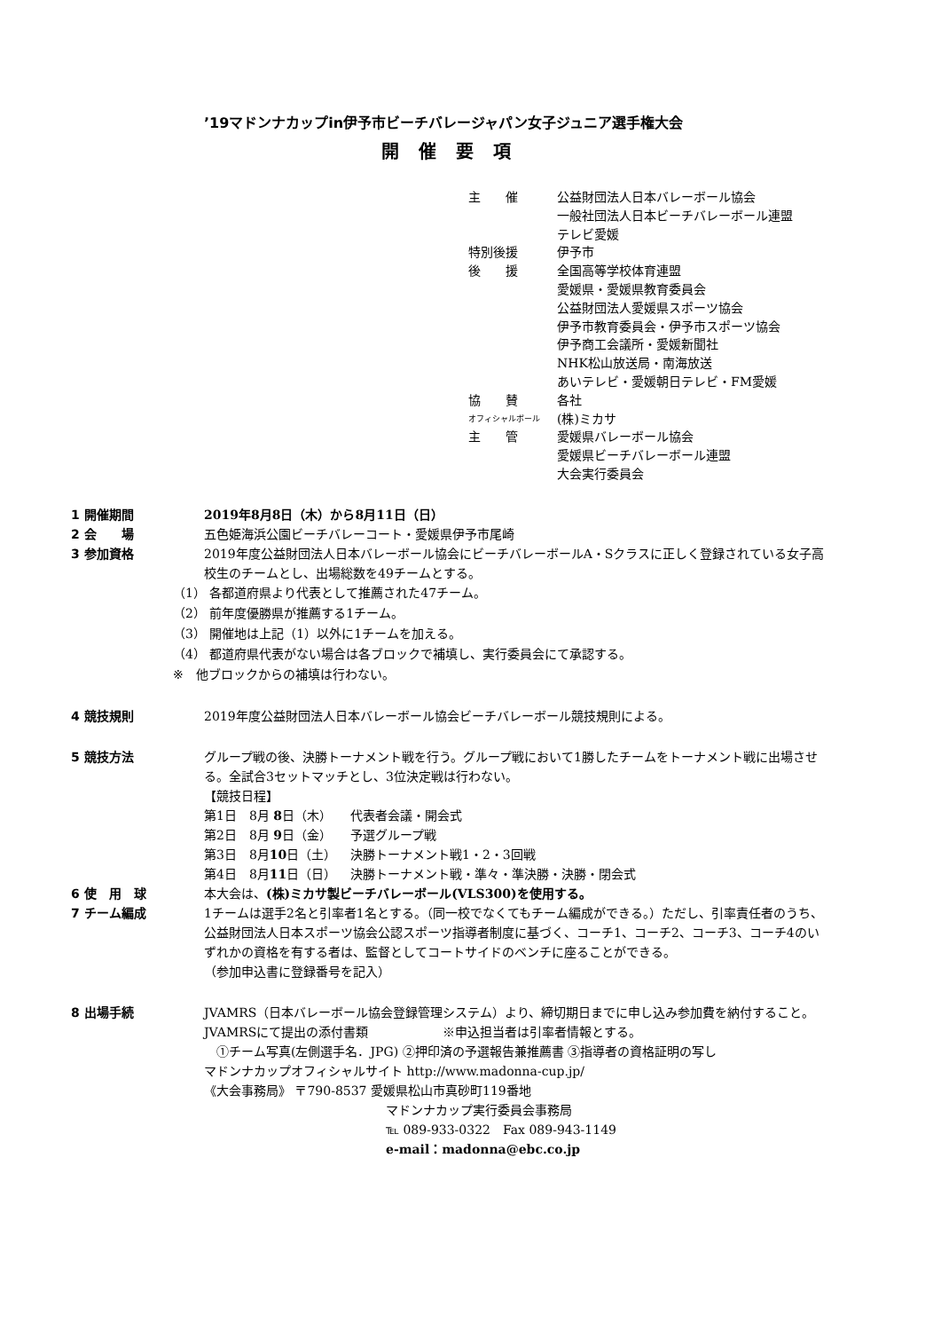’19マドンナカップin伊予市ビーチバレージャパン女子ジュニア選手権大会
開催要項
主　　催 公益財団法人日本バレーボール協会
一般社団法人日本ビーチバレーボール連盟
テレビ愛媛
特別後援 伊予市
後　　援 全国高等学校体育連盟
愛媛県・愛媛県教育委員会
公益財団法人愛媛県スポーツ協会
伊予市教育委員会・伊予市スポーツ協会
伊予商工会議所・愛媛新聞社
NHK松山放送局・南海放送
あいテレビ・愛媛朝日テレビ・FM愛媛
協　　賛 各社
オフィシャルボール (株)ミカサ
主　　管 愛媛県バレーボール協会
愛媛県ビーチバレーボール連盟
大会実行委員会
1 開催期間 2019年8月8日（木）から8月11日（日）
2 会　　場 五色姫海浜公園ビーチバレーコート・愛媛県伊予市尾崎
3 参加資格 2019年度公益財団法人日本バレーボール協会にビーチバレーボールA・Sクラスに正しく登録されている女子高校生のチームとし、出場総数を49チームとする。
（1） 各都道府県より代表として推薦された47チーム。
（2） 前年度優勝県が推薦する1チーム。
（3） 開催地は上記（1）以外に1チームを加える。
（4） 都道府県代表がない場合は各ブロックで補填し、実行委員会にて承認する。
※　他ブロックからの補填は行わない。
4 競技規則 2019年度公益財団法人日本バレーボール協会ビーチバレーボール競技規則による。
5 競技方法 グループ戦の後、決勝トーナメント戦を行う。グループ戦において1勝したチームをトーナメント戦に出場させる。全試合3セットマッチとし、3位決定戦は行わない。
【競技日程】
第1日　8月 8日（木） 代表者会議・開会式
第2日　8月 9日（金） 予選グループ戦
第3日　8月10日（土） 決勝トーナメント戦1・2・3回戦
第4日　8月11日（日） 決勝トーナメント戦・準々・準決勝・決勝・閉会式
6 使　用　球 本大会は、(株)ミカサ製ビーチバレーボール(VLS300)を使用する。
7 チーム編成 1チームは選手2名と引率者1名とする。（同一校でなくてもチーム編成ができる。）ただし、引率責任者のうち、公益財団法人日本スポーツ協会公認スポーツ指導者制度に基づく、コーチ1、コーチ2、コーチ3、コーチ4のいずれかの資格を有する者は、監督としてコートサイドのベンチに座ることができる。
（参加申込書に登録番号を記入）
8 出場手続 JVAMRS（日本バレーボール協会登録管理システム）より、締切期日までに申し込み参加費を納付すること。
JVAMRSにて提出の添付書類　　　　　　※申込担当者は引率者情報とする。
　①チーム写真(左側選手名．JPG) ②押印済の予選報告兼推薦書 ③指導者の資格証明の写し
マドンナカップオフィシャルサイト http://www.madonna-cup.jp/
《大会事務局》 〒790-8537 愛媛県松山市真砂町119番地
マドンナカップ実行委員会事務局
℡ 089-933-0322　Fax 089-943-1149
e-mail：madonna@ebc.co.jp